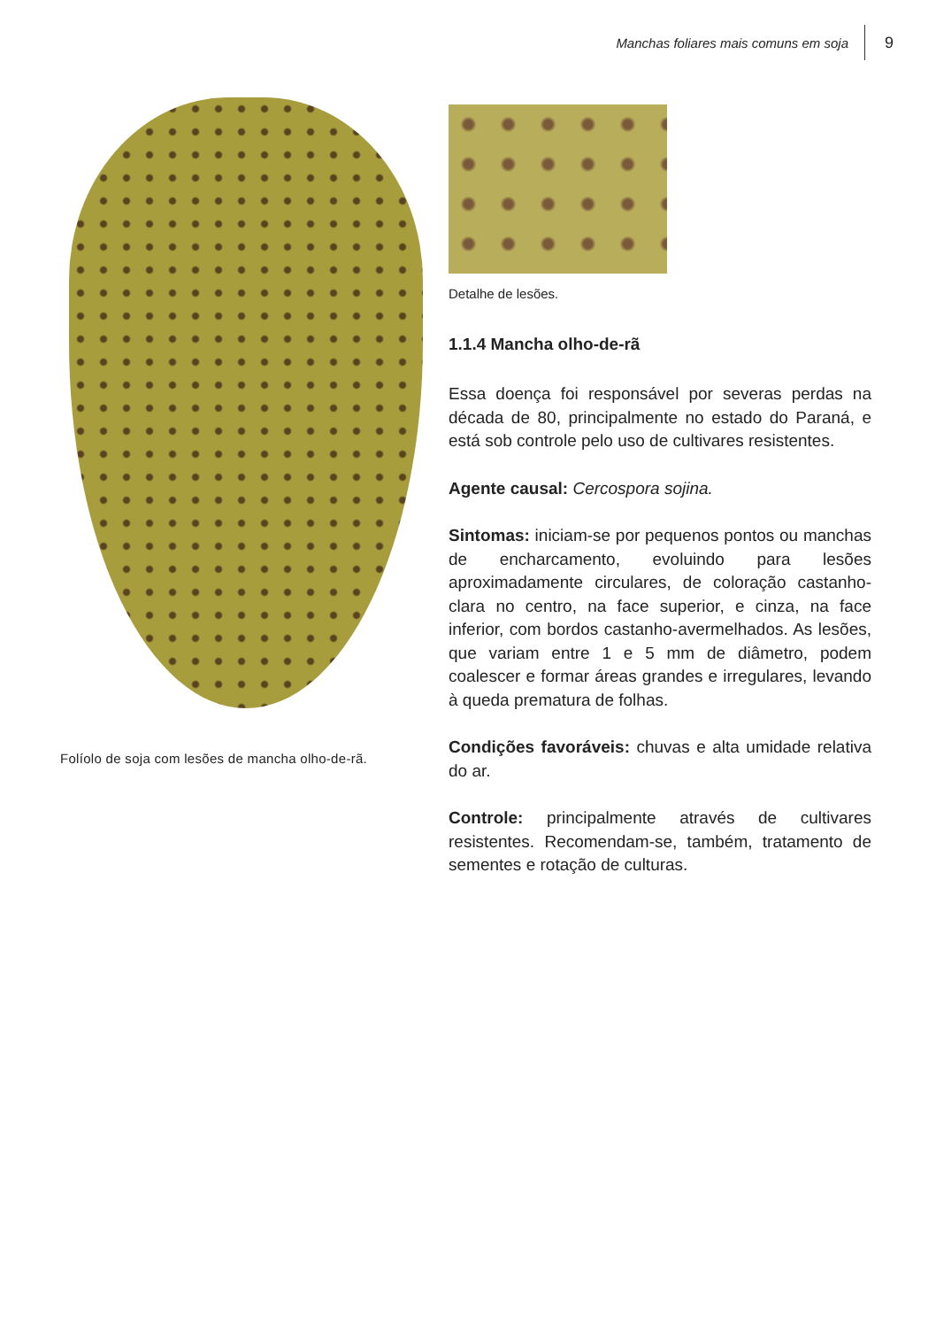Manchas foliares mais comuns em soja
9
Folíolo de soja com lesões de mancha olho-de-rã.
Detalhe de lesões.
1.1.4 Mancha olho-de-rã
Essa doença foi responsável por severas perdas na década de 80, principalmente no estado do Paraná, e está sob controle pelo uso de cultivares resistentes.
Agente causal: Cercospora sojina.
Sintomas: iniciam-se por pequenos pontos ou manchas de encharcamento, evoluindo para lesões aproximadamente circulares, de coloração castanho-clara no centro, na face superior, e cinza, na face inferior, com bordos castanho-avermelhados. As lesões, que variam entre 1 e 5 mm de diâmetro, podem coalescer e formar áreas grandes e irregulares, levando à queda prematura de folhas.
Condições favoráveis: chuvas e alta umidade relativa do ar.
Controle: principalmente através de cultivares resistentes. Recomendam-se, também, tratamento de sementes e rotação de culturas.